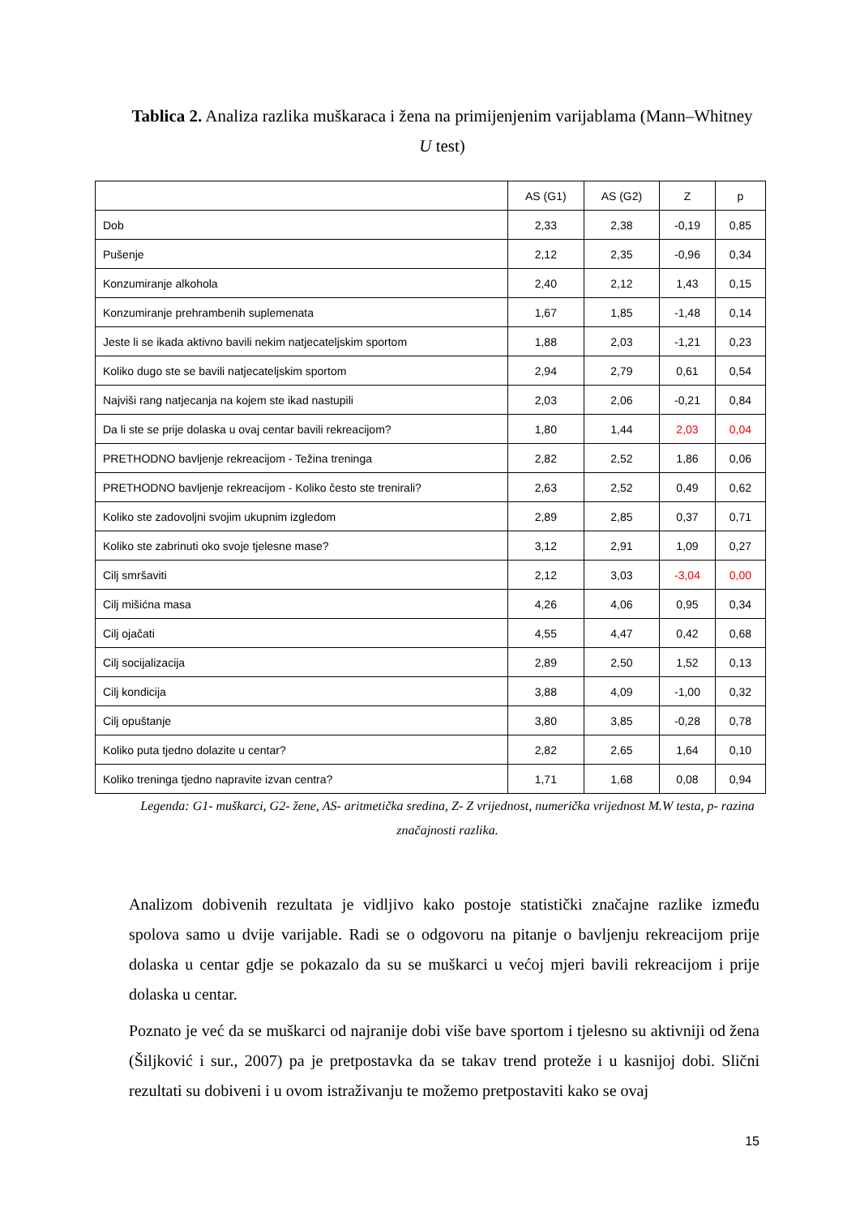Tablica 2. Analiza razlika muškaraca i žena na primijenjenim varijablama (Mann–Whitney U test)
| | AS (G1) | AS (G2) | Z | p |
| --- | --- | --- | --- | --- |
| Dob | 2,33 | 2,38 | -0,19 | 0,85 |
| Pušenje | 2,12 | 2,35 | -0,96 | 0,34 |
| Konzumiranje alkohola | 2,40 | 2,12 | 1,43 | 0,15 |
| Konzumiranje prehrambenih suplemenata | 1,67 | 1,85 | -1,48 | 0,14 |
| Jeste li se ikada aktivno bavili nekim natjecateljskim sportom | 1,88 | 2,03 | -1,21 | 0,23 |
| Koliko dugo ste se bavili natjecateljskim sportom | 2,94 | 2,79 | 0,61 | 0,54 |
| Najviši rang natjecanja na kojem ste ikad nastupili | 2,03 | 2,06 | -0,21 | 0,84 |
| Da li ste se prije dolaska u ovaj centar bavili rekreacijom? | 1,80 | 1,44 | 2,03 | 0,04 |
| PRETHODNO bavljenje rekreacijom - Težina treninga | 2,82 | 2,52 | 1,86 | 0,06 |
| PRETHODNO bavljenje rekreacijom - Koliko često ste trenirali? | 2,63 | 2,52 | 0,49 | 0,62 |
| Koliko ste zadovoljni svojim ukupnim izgledom | 2,89 | 2,85 | 0,37 | 0,71 |
| Koliko ste zabrinuti oko svoje tjelesne mase? | 3,12 | 2,91 | 1,09 | 0,27 |
| Cilj smršaviti | 2,12 | 3,03 | -3,04 | 0,00 |
| Cilj mišićna masa | 4,26 | 4,06 | 0,95 | 0,34 |
| Cilj ojačati | 4,55 | 4,47 | 0,42 | 0,68 |
| Cilj socijalizacija | 2,89 | 2,50 | 1,52 | 0,13 |
| Cilj kondicija | 3,88 | 4,09 | -1,00 | 0,32 |
| Cilj opuštanje | 3,80 | 3,85 | -0,28 | 0,78 |
| Koliko puta tjedno dolazite u centar? | 2,82 | 2,65 | 1,64 | 0,10 |
| Koliko treninga tjedno napravite izvan centra? | 1,71 | 1,68 | 0,08 | 0,94 |
Legenda: G1- muškarci, G2- žene, AS- aritmetička sredina, Z- Z vrijednost, numerička vrijednost M.W testa, p- razina značajnosti razlika.
Analizom dobivenih rezultata je vidljivo kako postoje statistički značajne razlike između spolova samo u dvije varijable. Radi se o odgovoru na pitanje o bavljenju rekreacijom prije dolaska u centar gdje se pokazalo da su se muškarci u većoj mjeri bavili rekreacijom i prije dolaska u centar.
Poznato je već da se muškarci od najranije dobi više bave sportom i tjelesno su aktivniji od žena (Šiljković i sur., 2007) pa je pretpostavka da se takav trend proteže i u kasnijoj dobi. Slični rezultati su dobiveni i u ovom istraživanju te možemo pretpostaviti kako se ovaj
15